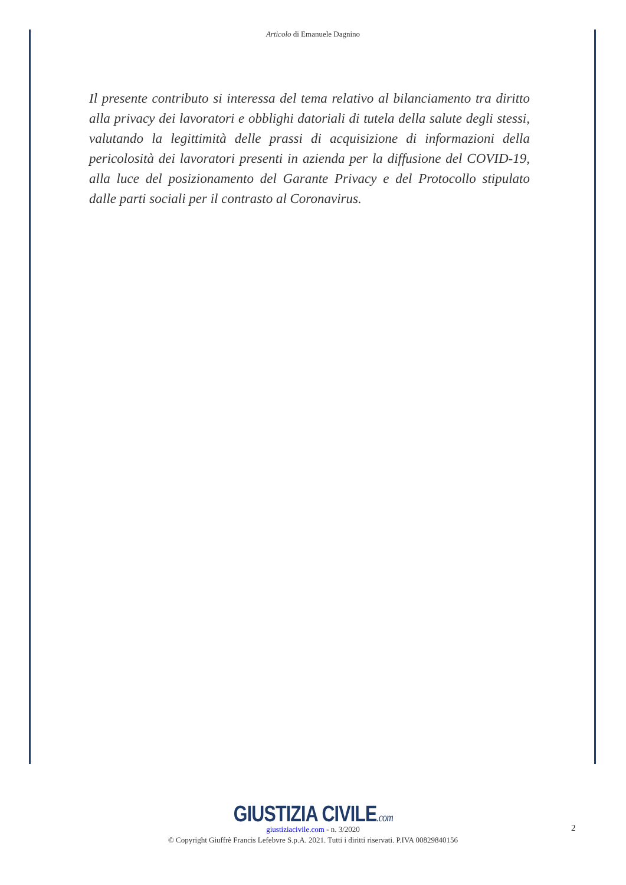Articolo di Emanuele Dagnino
Il presente contributo si interessa del tema relativo al bilanciamento tra diritto alla privacy dei lavoratori e obblighi datoriali di tutela della salute degli stessi, valutando la legittimità delle prassi di acquisizione di informazioni della pericolosità dei lavoratori presenti in azienda per la diffusione del COVID-19, alla luce del posizionamento del Garante Privacy e del Protocollo stipulato dalle parti sociali per il contrasto al Coronavirus.
GIUSTIZIA CIVILE.com
giustiziacivile.com - n. 3/2020
© Copyright Giuffrè Francis Lefebvre S.p.A. 2021. Tutti i diritti riservati. P.IVA 00829840156
2